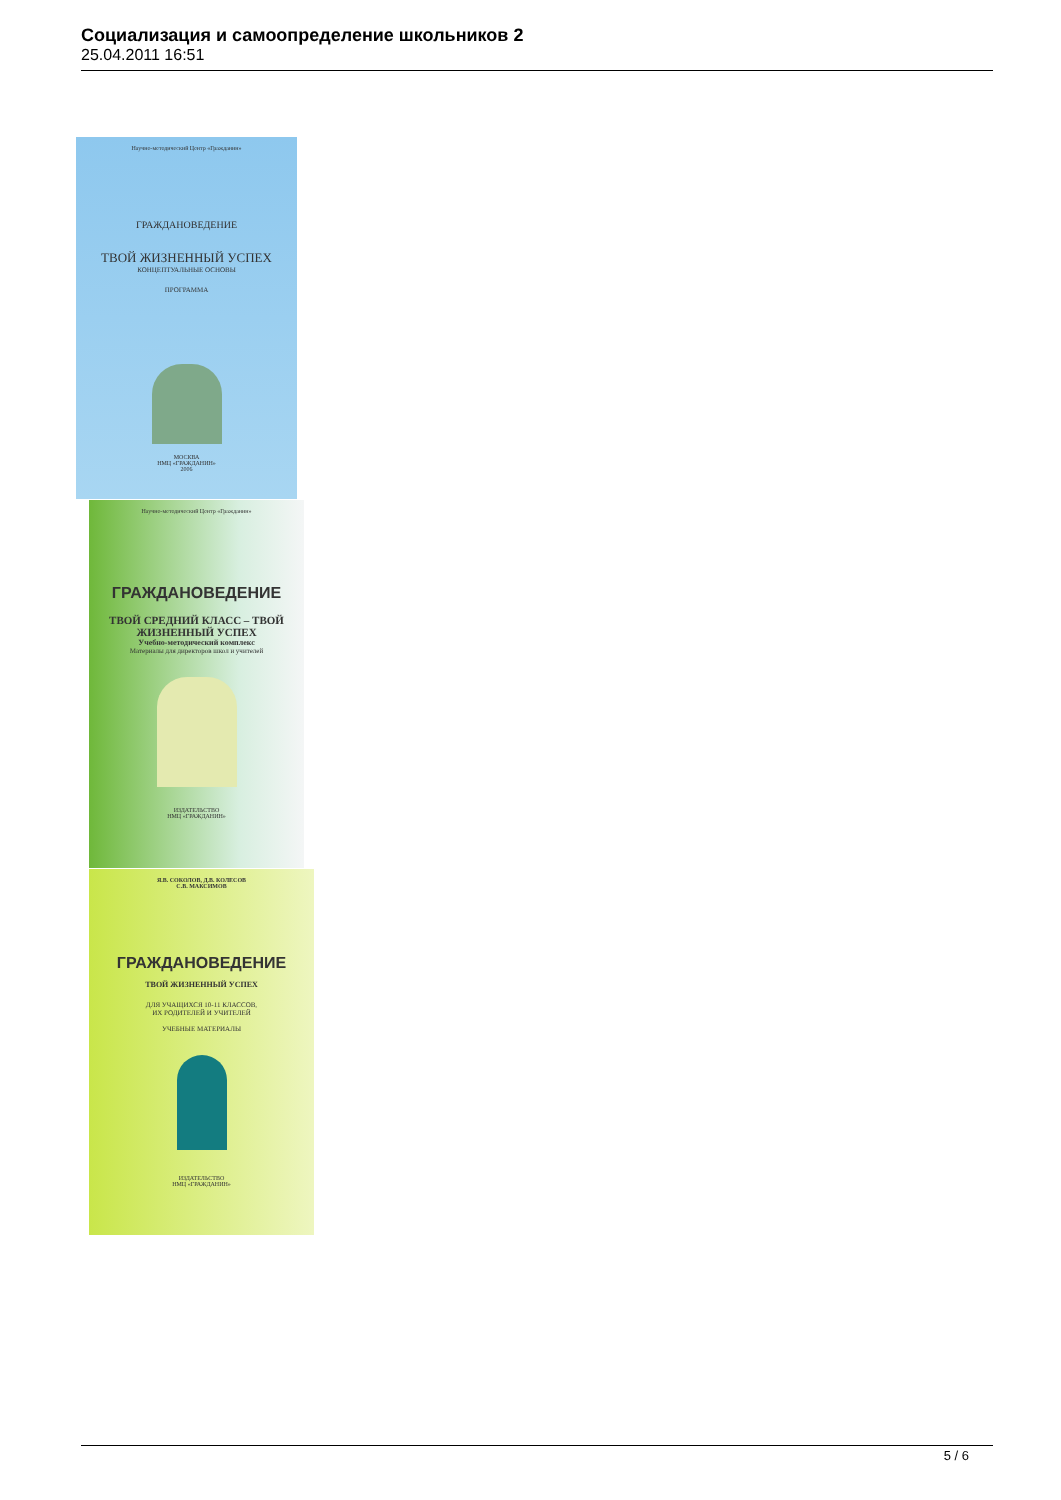Социализация и самоопределение школьников 2
25.04.2011 16:51
Научно-методический Центр «Гражданин»
ГРАЖДАНОВЕДЕНИЕ
ТВОЙ ЖИЗНЕННЫЙ УСПЕХ
КОНЦЕПТУАЛЬНЫЕ ОСНОВЫ
ПРОГРАММА
МОСКВА
НМЦ «ГРАЖДАНИН»
2006
Научно-методический Центр «Гражданин»
ГРАЖДАНОВЕДЕНИЕ
ТВОЙ СРЕДНИЙ КЛАСС – ТВОЙ ЖИЗНЕННЫЙ УСПЕХ
Учебно-методический комплекс
Материалы для директоров школ и учителей
ИЗДАТЕЛЬСТВО
НМЦ «ГРАЖДАНИН»
Я.В. СОКОЛОВ, Д.В. КОЛЕСОВ
С.В. МАКСИМОВ
ГРАЖДАНОВЕДЕНИЕ
ТВОЙ ЖИЗНЕННЫЙ УСПЕХ
ДЛЯ УЧАЩИХСЯ 10-11 КЛАССОВ,
ИХ РОДИТЕЛЕЙ И УЧИТЕЛЕЙ
УЧЕБНЫЕ МАТЕРИАЛЫ
ИЗДАТЕЛЬСТВО
НМЦ «ГРАЖДАНИН»
5 / 6